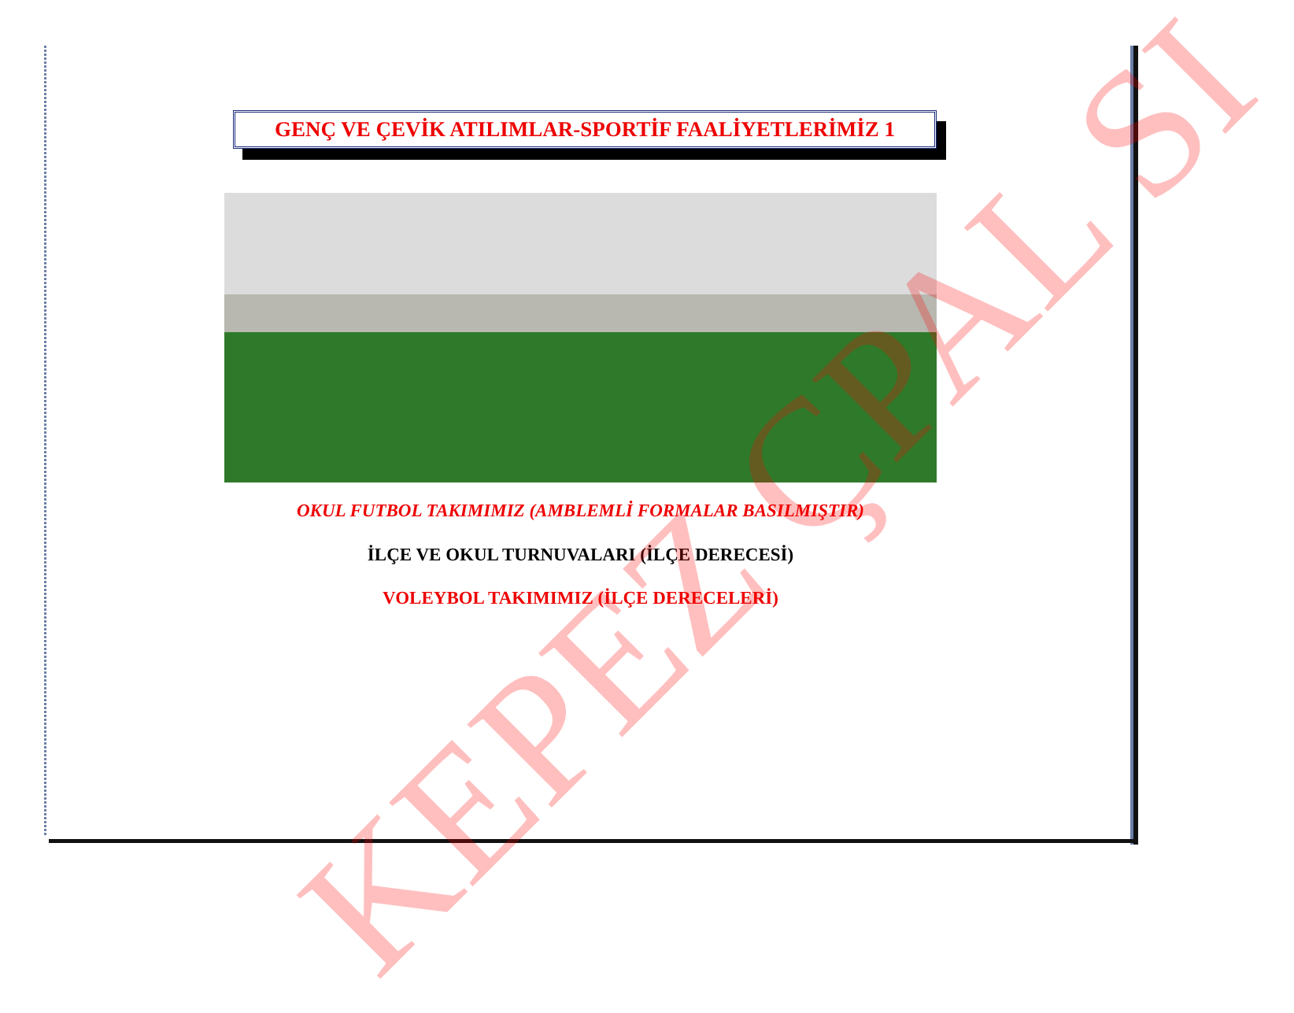GENÇ VE ÇEVİK ATILIMLAR-SPORTİF FAALİYETLERİMİZ 1
OKUL FUTBOL TAKIMIMIZ (AMBLEMLİ FORMALAR BASILMIŞTIR)
İLÇE VE OKUL TURNUVALARI (İLÇE DERECESİ)
VOLEYBOL TAKIMIMIZ (İLÇE DERECELERİ)
KEPEZ ÇPAL SI